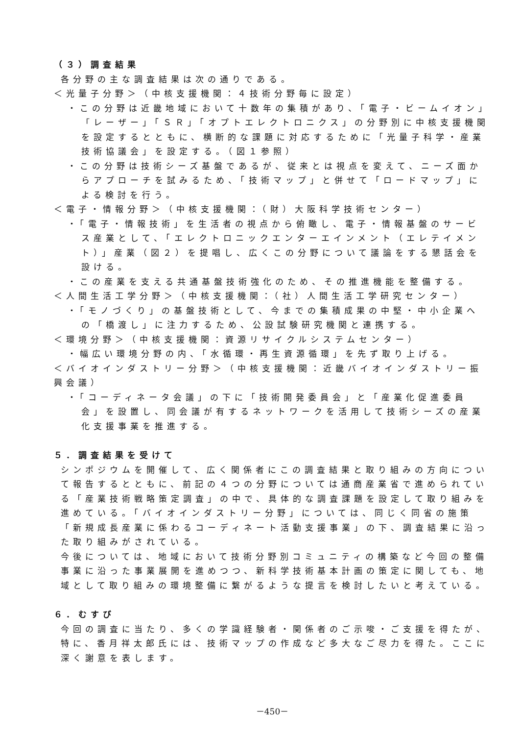（３）調査結果
各分野の主な調査結果は次の通りである。
＜光量子分野＞（中核支援機関：４技術分野毎に設定）
・この分野は近畿地域において十数年の集積があり、「電子・ビームイオン」「レーザー」「ＳＲ」「オプトエレクトロニクス」の分野別に中核支援機関を設定するとともに、横断的な課題に対応するために「光量子科学・産業技術協議会」を設定する。（図１参照）
・この分野は技術シーズ基盤であるが、従来とは視点を変えて、ニーズ面からアプローチを試みるため、「技術マップ」と併せて「ロードマップ」による検討を行う。
＜電子・情報分野＞（中核支援機関：（財）大阪科学技術センター）
・「電子・情報技術」を生活者の視点から俯瞰し、電子・情報基盤のサービス産業として、「エレクトロニックエンターエインメント（エレテイメント）」産業（図２）を提唱し、広くこの分野について議論をする懇話会を設ける。
・この産業を支える共通基盤技術強化のため、その推進機能を整備する。
＜人間生活工学分野＞（中核支援機関：（社）人間生活工学研究センター）
・「モノづくり」の基盤技術として、今までの集積成果の中堅・中小企業への「橋渡し」に注力するため、公設試験研究機関と連携する。
＜環境分野＞（中核支援機関：資源リサイクルシステムセンター）
・幅広い環境分野の内、「水循環・再生資源循環」を先ず取り上げる。
＜バイオインダストリー分野＞（中核支援機関：近畿バイオインダストリー振興会議）
・「コーディネータ会議」の下に「技術開発委員会」と「産業化促進委員会」を設置し、同会議が有するネットワークを活用して技術シーズの産業化支援事業を推進する。
５．調査結果を受けて
シンポジウムを開催して、広く関係者にこの調査結果と取り組みの方向について報告するとともに、前記の４つの分野については通商産業省で進められている「産業技術戦略策定調査」の中で、具体的な調査課題を設定して取り組みを進めている。「バイオインダストリー分野」については、同じく同省の施策「新規成長産業に係わるコーディネート活動支援事業」の下、調査結果に沿った取り組みがされている。
今後については、地域において技術分野別コミュニティの構築など今回の整備事業に沿った事業展開を進めつつ、新科学技術基本計画の策定に関しても、地域として取り組みの環境整備に繋がるような提言を検討したいと考えている。
６．むすび
今回の調査に当たり、多くの学識経験者・関係者のご示唆・ご支援を得たが、特に、香月祥太郎氏には、技術マップの作成など多大なご尽力を得た。ここに深く謝意を表します。
－450－